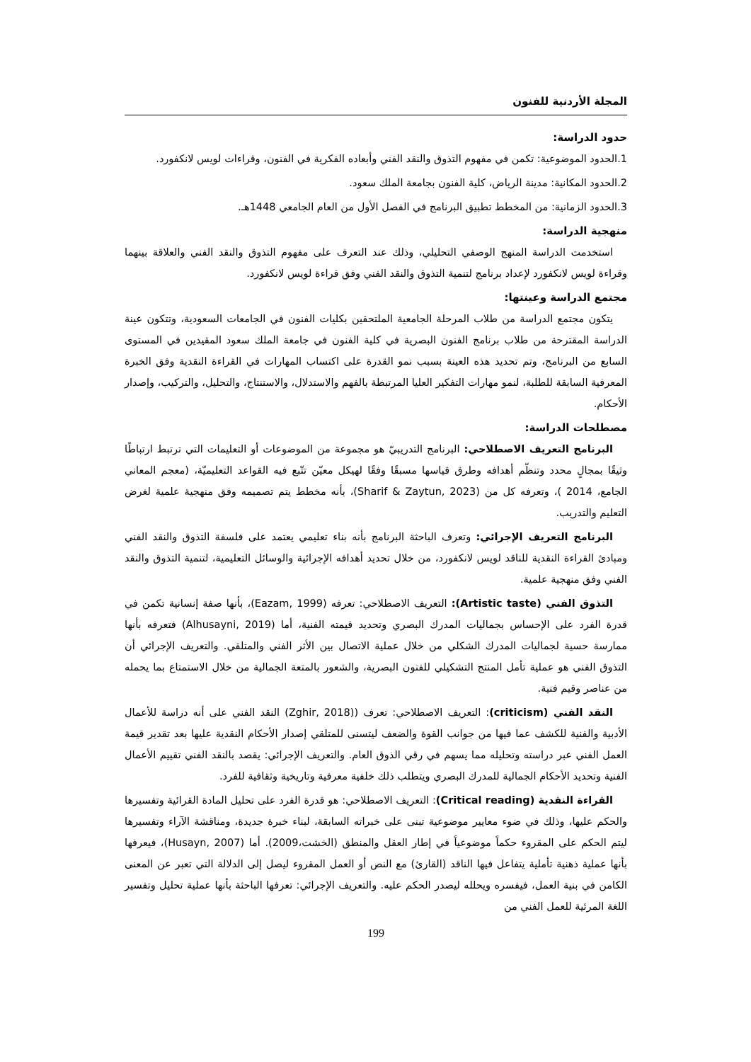المجلة الأردنية للفنون
حدود الدراسة:
1.الحدود الموضوعية: تكمن في مفهوم التذوق والنقد الفني وأبعاده الفكرية في الفنون، وقراءات لويس لانكفورد.
2.الحدود المكانية: مدينة الرياض، كلية الفنون بجامعة الملك سعود.
3.الحدود الزمانية: من المخطط تطبيق البرنامج في الفصل الأول من العام الجامعي 1448هـ.
منهجية الدراسة:
استخدمت الدراسة المنهج الوصفي التحليلي، وذلك عند التعرف على مفهوم التذوق والنقد الفني والعلاقة بينهما وقراءة لويس لانكفورد لإعداد برنامج لتنمية التذوق والنقد الفني وفق قراءة لويس لانكفورد.
مجتمع الدراسة وعينتها:
يتكون مجتمع الدراسة من طلاب المرحلة الجامعية الملتحقين بكليات الفنون في الجامعات السعودية، وتتكون عينة الدراسة المقترحة من طلاب برنامج الفنون البصرية في كلية الفنون في جامعة الملك سعود المقيدين في المستوى السابع من البرنامج، وتم تحديد هذه العينة بسبب نمو القدرة على اكتساب المهارات في القراءة النقدية وفق الخبرة المعرفية السابقة للطلبة، لنمو مهارات التفكير العليا المرتبطة بالفهم والاستدلال، والاستنتاج، والتحليل، والتركيب، وإصدار الأحكام.
مصطلحات الدراسة:
البرنامج التعريف الاصطلاحي: البرنامج التدريبيّ هو مجموعة من الموضوعات أو التعليمات التي ترتبط ارتباطًا وثيقًا بمجالٍ محدد وتنظّم أهدافه وطرق قياسها مسبقًا وفقًا لهيكل معيّن تتّبع فيه القواعد التعليميّة، (معجم المعاني الجامع، 2014 )، وتعرفه كل من (Sharif & Zaytun, 2023)، بأنه مخطط يتم تصميمه وفق منهجية علمية لغرض التعليم والتدريب.
البرنامج التعريف الإجرائي: وتعرف الباحثة البرنامج بأنه بناء تعليمي يعتمد على فلسفة التذوق والنقد الفني ومبادئ القراءة النقدية للناقد لويس لانكفورد، من خلال تحديد أهدافه الإجرائية والوسائل التعليمية، لتنمية التذوق والنقد الفني وفق منهجية علمية.
التذوق الفني (Artistic taste): التعريف الاصطلاحي: تعرفه (Eazam, 1999)، بأنها صفة إنسانية تكمن في قدرة الفرد على الإحساس بجماليات المدرك البصري وتحديد قيمته الفنية، أما (Alhusayni, 2019) فتعرفه بأنها ممارسة حسية لجماليات المدرك الشكلي من خلال عملية الاتصال بين الأثر الفني والمتلقي. والتعريف الإجرائي أن التذوق الفني هو عملية تأمل المنتج التشكيلي للفنون البصرية، والشعور بالمتعة الجمالية من خلال الاستمتاع بما يحمله من عناصر وقيم فنية.
النقد الفني (criticism): التعريف الاصطلاحي: تعرف ((Zghir, 2018) النقد الفني على أنه دراسة للأعمال الأدبية والفنية للكشف عما فيها من جوانب القوة والضعف ليتسنى للمتلقي إصدار الأحكام النقدية عليها بعد تقدير قيمة العمل الفني عبر دراسته وتحليله مما يسهم في رقي الذوق العام. والتعريف الإجرائي: يقصد بالنقد الفني تقييم الأعمال الفنية وتحديد الأحكام الجمالية للمدرك البصري ويتطلب ذلك خلفية معرفية وتاريخية وثقافية للفرد.
القراءة النقدية (Critical reading): التعريف الاصطلاحي: هو قدرة الفرد على تحليل المادة القرائية وتفسيرها والحكم عليها، وذلك في ضوء معايير موضوعية تبنى على خبراته السابقة، لبناء خبرة جديدة، ومناقشة الآراء وتفسيرها ليتم الحكم على المقروء حكماً موضوعياً في إطار العقل والمنطق (الخشت،2009). أما (Husayn, 2007)، فيعرفها بأنها عملية ذهنية تأملية يتفاعل فيها الناقد (القارئ) مع النص أو العمل المقروء ليصل إلى الدلالة التي تعبر عن المعنى الكامن في بنية العمل، فيفسره ويحلله ليصدر الحكم عليه. والتعريف الإجرائي: تعرفها الباحثة بأنها عملية تحليل وتفسير اللغة المرئية للعمل الفني من
199